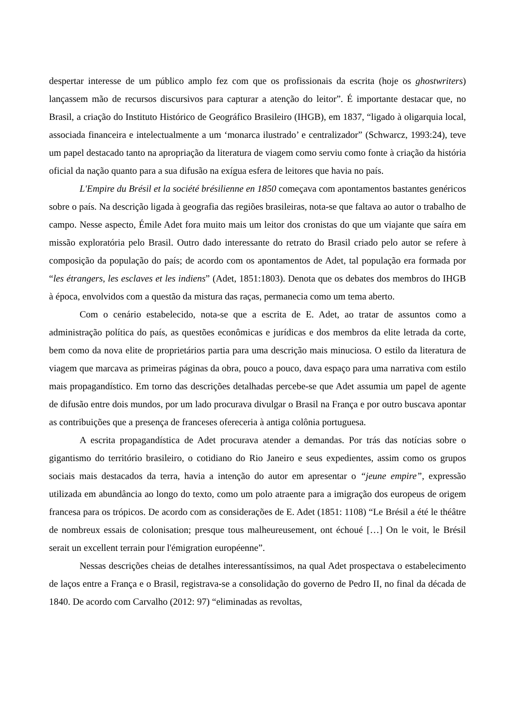despertar interesse de um público amplo fez com que os profissionais da escrita (hoje os ghostwriters) lançassem mão de recursos discursivos para capturar a atenção do leitor”. É importante destacar que, no Brasil, a criação do Instituto Histórico de Geográfico Brasileiro (IHGB), em 1837, “ligado à oligarquia local, associada financeira e intelectualmente a um ‘monarca ilustrado’ e centralizador” (Schwarcz, 1993:24), teve um papel destacado tanto na apropriação da literatura de viagem como serviu como fonte à criação da história oficial da nação quanto para a sua difusão na exígua esfera de leitores que havia no país.
L'Empire du Brésil et la société brésilienne en 1850 começava com apontamentos bastantes genéricos sobre o país. Na descrição ligada à geografia das regiões brasileiras, nota-se que faltava ao autor o trabalho de campo. Nesse aspecto, Émile Adet fora muito mais um leitor dos cronistas do que um viajante que saíra em missão exploratória pelo Brasil. Outro dado interessante do retrato do Brasil criado pelo autor se refere à composição da população do país; de acordo com os apontamentos de Adet, tal população era formada por “les étrangers, les esclaves et les indiens” (Adet, 1851:1803). Denota que os debates dos membros do IHGB à época, envolvidos com a questão da mistura das raças, permanecia como um tema aberto.
Com o cenário estabelecido, nota-se que a escrita de E. Adet, ao tratar de assuntos como a administração política do país, as questões econômicas e jurídicas e dos membros da elite letrada da corte, bem como da nova elite de proprietários partia para uma descrição mais minuciosa. O estilo da literatura de viagem que marcava as primeiras páginas da obra, pouco a pouco, dava espaço para uma narrativa com estilo mais propagandístico. Em torno das descrições detalhadas percebe-se que Adet assumia um papel de agente de difusão entre dois mundos, por um lado procurava divulgar o Brasil na França e por outro buscava apontar as contribuições que a presença de franceses ofereceria à antiga colônia portuguesa.
A escrita propagandística de Adet procurava atender a demandas. Por trás das notícias sobre o gigantismo do território brasileiro, o cotidiano do Rio Janeiro e seus expedientes, assim como os grupos sociais mais destacados da terra, havia a intenção do autor em apresentar o “jeune empire”, expressão utilizada em abundância ao longo do texto, como um polo atraente para a imigração dos europeus de origem francesa para os trópicos. De acordo com as considerações de E. Adet (1851: 1108) “Le Brésil a été le théâtre de nombreux essais de colonisation; presque tous malheureusement, ont échoué […] On le voit, le Brésil serait un excellent terrain pour l'émigration européenne”.
Nessas descrições cheias de detalhes interessantíssimos, na qual Adet prospectava o estabelecimento de laços entre a França e o Brasil, registrava-se a consolidação do governo de Pedro II, no final da década de 1840. De acordo com Carvalho (2012: 97) “eliminadas as revoltas,